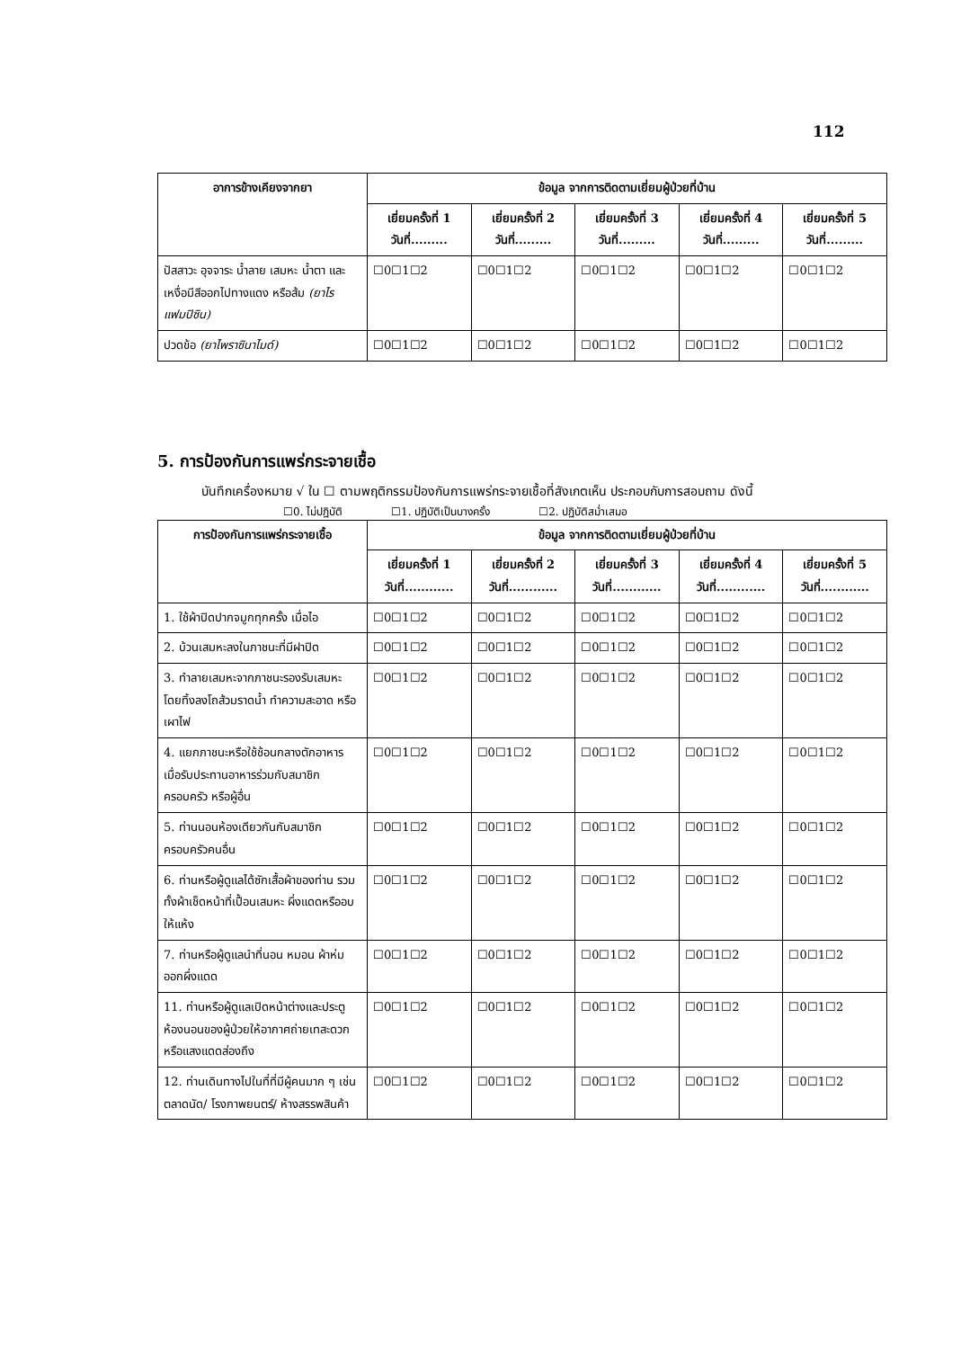112
| อาการข้างเคียงจากยา | ข้อมูล จากการติดตามเยี่ยมผู้ป่วยที่บ้าน | | | | |
| --- | --- | --- | --- | --- | --- |
| | เยี่ยมครั้งที่ 1 วันที่......... | เยี่ยมครั้งที่ 2 วันที่......... | เยี่ยมครั้งที่ 3 วันที่......... | เยี่ยมครั้งที่ 4 วันที่......... | เยี่ยมครั้งที่ 5 วันที่......... |
| ปัสสาวะ อุจจาระ น้ำลาย เสมหะ น้ำตา และเหงื่อมีสีออกไปทางแดง หรือส้ม (ยาไรแฟมปิซิน) | ☐0☐1☐2 | ☐0☐1☐2 | ☐0☐1☐2 | ☐0☐1☐2 | ☐0☐1☐2 |
| ปวดข้อ (ยาไพราซินาไมด์) | ☐0☐1☐2 | ☐0☐1☐2 | ☐0☐1☐2 | ☐0☐1☐2 | ☐0☐1☐2 |
5. การป้องกันการแพร่กระจายเชื้อ
บันทึกเครื่องหมาย √ ใน ☐ ตามพฤติกรรมป้องกันการแพร่กระจายเชื้อที่สังเกตเห็น ประกอบกับการสอบถาม ดังนี้
☐0. ไม่ปฏิบัติ ☐1. ปฏิบัติเป็นบางครั้ง ☐2. ปฏิบัติสม่ำเสมอ
| การป้องกันการแพร่กระจายเชื้อ | ข้อมูล จากการติดตามเยี่ยมผู้ป่วยที่บ้าน | | | | |
| --- | --- | --- | --- | --- | --- |
| | เยี่ยมครั้งที่ 1 วันที่............ | เยี่ยมครั้งที่ 2 วันที่............ | เยี่ยมครั้งที่ 3 วันที่............ | เยี่ยมครั้งที่ 4 วันที่............ | เยี่ยมครั้งที่ 5 วันที่............ |
| 1. ใช้ผ้าปิดปากจมูกทุกครั้ง เมื่อไอ | ☐0☐1☐2 | ☐0☐1☐2 | ☐0☐1☐2 | ☐0☐1☐2 | ☐0☐1☐2 |
| 2. บ้วนเสมหะลงในภาชนะที่มีฝาปิด | ☐0☐1☐2 | ☐0☐1☐2 | ☐0☐1☐2 | ☐0☐1☐2 | ☐0☐1☐2 |
| 3. ทำลายเสมหะจากภาชนะรองรับเสมหะ โดยทิ้งลงโถส้วมราดน้ำ ทำความสะอาด หรือเผาไฟ | ☐0☐1☐2 | ☐0☐1☐2 | ☐0☐1☐2 | ☐0☐1☐2 | ☐0☐1☐2 |
| 4. แยกภาชนะหรือใช้ช้อนกลางตักอาหาร เมื่อรับประทานอาหารร่วมกับสมาชิกครอบครัว หรือผู้อื่น | ☐0☐1☐2 | ☐0☐1☐2 | ☐0☐1☐2 | ☐0☐1☐2 | ☐0☐1☐2 |
| 5. ท่านนอนห้องเดียวกันกับสมาชิกครอบครัวคนอื่น | ☐0☐1☐2 | ☐0☐1☐2 | ☐0☐1☐2 | ☐0☐1☐2 | ☐0☐1☐2 |
| 6. ท่านหรือผู้ดูแลได้ซักเสื้อผ้าของท่าน รวมทั้งผ้าเช็ดหน้าที่เปื้อนเสมหะ ผึ่งแดดหรืออบให้แห้ง | ☐0☐1☐2 | ☐0☐1☐2 | ☐0☐1☐2 | ☐0☐1☐2 | ☐0☐1☐2 |
| 7. ท่านหรือผู้ดูแลนำที่นอน หมอน ผ้าห่ม ออกผึ่งแดด | ☐0☐1☐2 | ☐0☐1☐2 | ☐0☐1☐2 | ☐0☐1☐2 | ☐0☐1☐2 |
| 11. ท่านหรือผู้ดูแลเปิดหน้าต่างและประตูห้องนอนของผู้ป่วยให้อากาศถ่ายเทสะดวกหรือแสงแดดส่องถึง | ☐0☐1☐2 | ☐0☐1☐2 | ☐0☐1☐2 | ☐0☐1☐2 | ☐0☐1☐2 |
| 12. ท่านเดินทางไปในที่ที่มีผู้คนมาก ๆ เช่น ตลาดนัด/ โรงภาพยนตร์/ ห้างสรรพสินค้า | ☐0☐1☐2 | ☐0☐1☐2 | ☐0☐1☐2 | ☐0☐1☐2 | ☐0☐1☐2 |